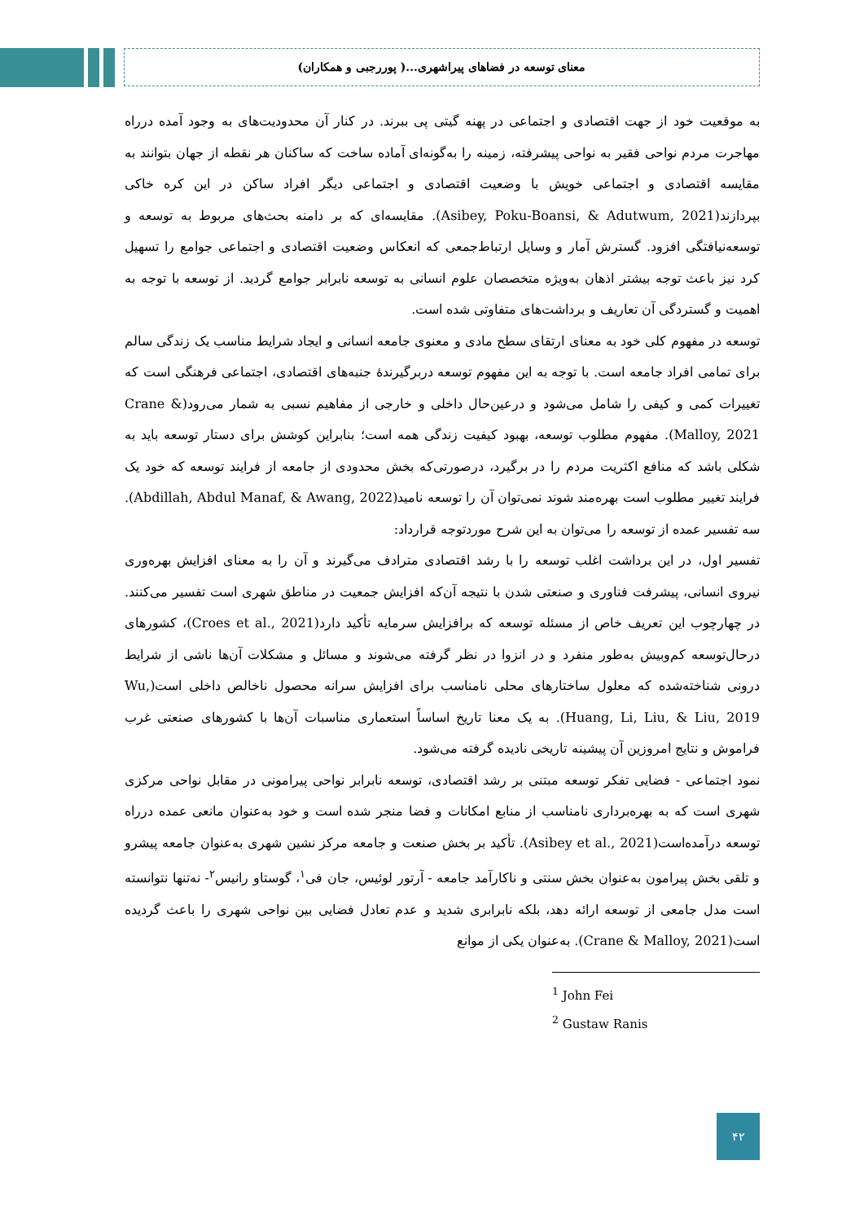معنای توسعه در فضاهای پیراشهری...( پوررجبی و همکاران)
به موقعیت خود از جهت اقتصادی و اجتماعی در پهنه گیتی پی ببرند. در کنار آن محدودیت‌های به وجود آمده درراه مهاجرت مردم نواحی فقیر به نواحی پیشرفته، زمینه را به‌گونه‌ای آماده ساخت که ساکنان هر نقطه از جهان بتوانند به مقایسه اقتصادی و اجتماعی خویش با وضعیت اقتصادی و اجتماعی دیگر افراد ساکن در این کره خاکی بپردازند(Asibey, Poku-Boansi, & Adutwum, 2021). مقایسه‌ای که بر دامنه بحث‌های مربوط به توسعه و توسعه‌نیافتگی افزود. گسترش آمار و وسایل ارتباط‌جمعی که انعکاس وضعیت اقتصادی و اجتماعی جوامع را تسهیل کرد نیز باعث توجه بیشتر اذهان به‌ویژه متخصصان علوم انسانی به توسعه نابرابر جوامع گردید. از توسعه با توجه به اهمیت و گستردگی آن تعاریف و برداشت‌های متفاوتی شده است.
توسعه در مفهوم کلی خود به معنای ارتقای سطح مادی و معنوی جامعه انسانی و ایجاد شرایط مناسب یک زندگی سالم برای تمامی افراد جامعه است. با توجه به این مفهوم توسعه دربرگیرندهٔ جنبه‌های اقتصادی، اجتماعی فرهنگی است که تغییرات کمی و کیفی را شامل می‌شود و درعین‌حال داخلی و خارجی از مفاهیم نسبی به شمار می‌رود(Crane & Malloy, 2021). مفهوم مطلوب توسعه، بهبود کیفیت زندگی همه است؛ بنابراین کوشش برای دستار توسعه باید به شکلی باشد که منافع اکثریت مردم را در برگیرد، درصورتی‌که بخش محدودی از جامعه از فرایند توسعه که خود یک فرایند تغییر مطلوب است بهره‌مند شوند نمی‌توان آن را توسعه نامید(Abdillah, Abdul Manaf, & Awang, 2022). سه تفسیر عمده از توسعه را می‌توان به این شرح موردتوجه قرارداد:
تفسیر اول، در این برداشت اغلب توسعه را با رشد اقتصادی مترادف می‌گیرند و آن را به معنای افزایش بهره‌وری نیروی انسانی، پیشرفت فناوری و صنعتی شدن با نتیجه آن‌که افزایش جمعیت در مناطق شهری است تفسیر می‌کنند. در چهارچوب این تعریف خاص از مسئله توسعه که برافزایش سرمایه تأکید دارد(Croes et al., 2021)، کشورهای درحال‌توسعه کم‌وبیش به‌طور منفرد و در انزوا در نظر گرفته می‌شوند و مسائل و مشکلات آن‌ها ناشی از شرایط درونی شناخته‌شده که معلول ساختارهای محلی نامناسب برای افزایش سرانه محصول ناخالص داخلی است(Wu, Huang, Li, Liu, & Liu, 2019). به یک معنا تاریخ اساساً استعماری مناسبات آن‌ها با کشورهای صنعتی غرب فراموش و نتایج امروزین آن پیشینه تاریخی نادیده گرفته می‌شود.
نمود اجتماعی - فضایی تفکر توسعه مبتنی بر رشد اقتصادی، توسعه نابرابر نواحی پیرامونی در مقابل نواحی مرکزی شهری است که به بهره‌برداری نامناسب از منابع امکانات و فضا منجر شده است و خود به‌عنوان مانعی عمده درراه توسعه درآمده‌است(Asibey et al., 2021). تأکید بر بخش صنعت و جامعه مرکز نشین شهری به‌عنوان جامعه پیشرو و تلقی بخش پیرامون به‌عنوان بخش سنتی و ناکارآمد جامعه - آرتور لوئیس، جان فی<sup>۱</sup>، گوستاو رانیس<sup>۲</sup>- نه‌تنها نتوانسته است مدل جامعی از توسعه ارائه دهد، بلکه نابرابری شدید و عدم تعادل فضایی بین نواحی شهری را باعث گردیده است(Crane & Malloy, 2021). به‌عنوان یکی از موانع
<sup>1</sup> John Fei
<sup>2</sup> Gustaw Ranis
۴۲